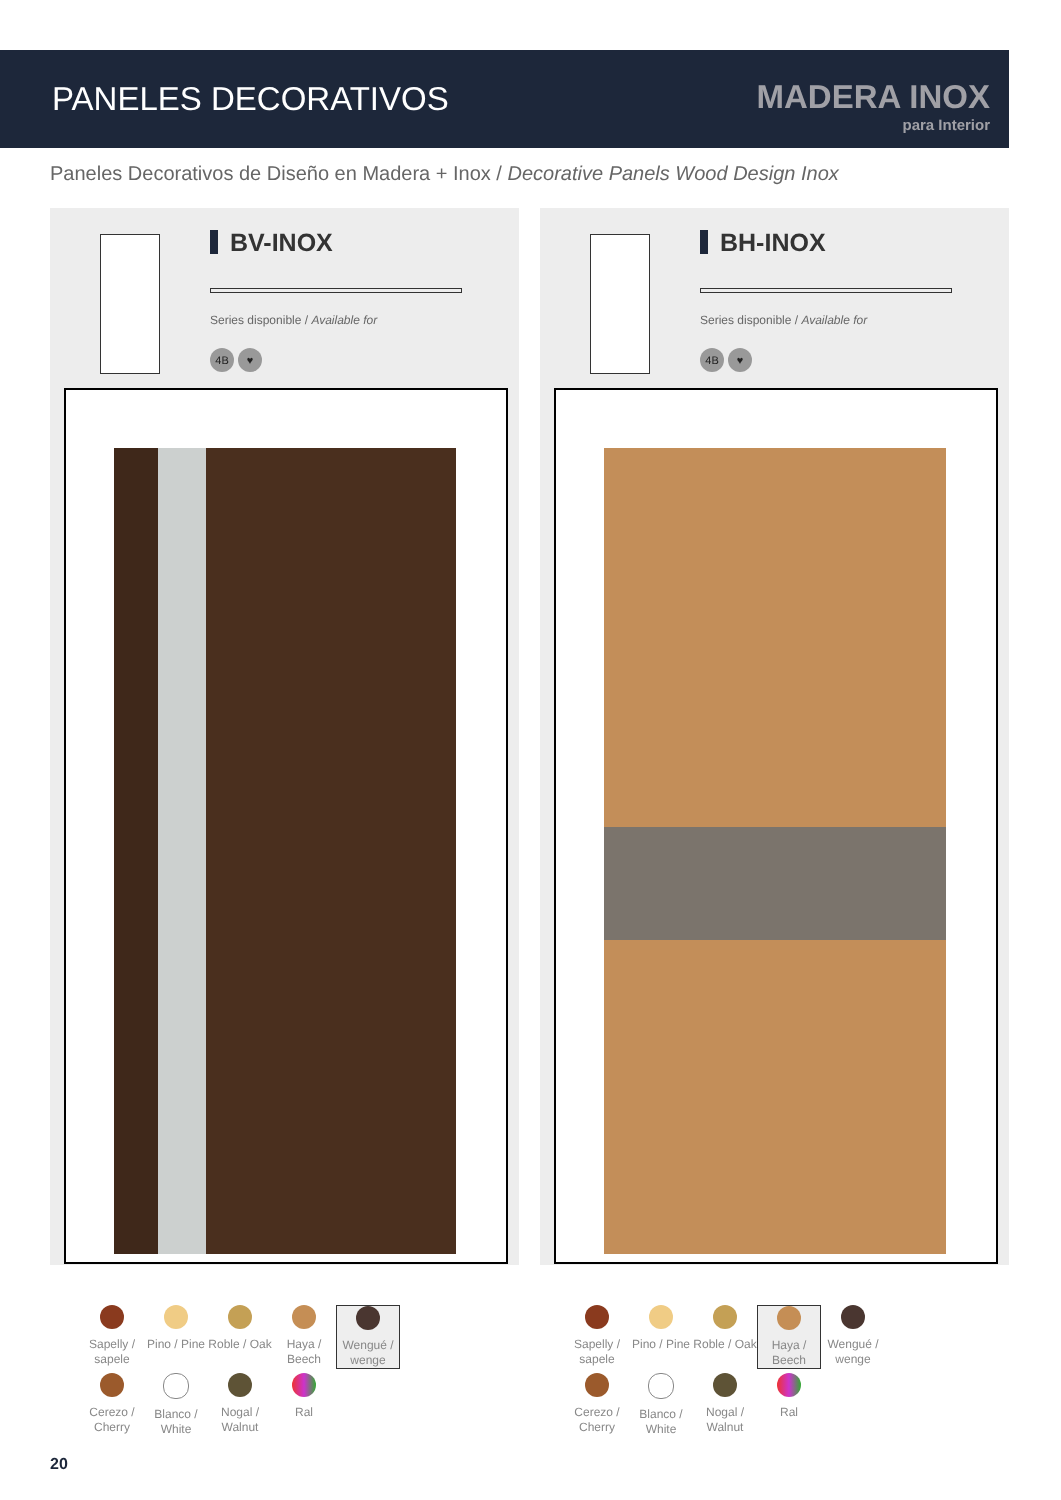PANELES DECORATIVOS MADERA INOX
para Interior
Paneles Decorativos de Diseño en Madera + Inox / Decorative Panels Wood Design Inox
BV-INOX
Series disponible / Available for
4B ♥
BH-INOX
Series disponible / Available for
4B ♥
Sapelly / sapele
Pino / Pine
Roble / Oak
Haya / Beech
Wengué / wenge
Cerezo / Cherry
Blanco / White
Nogal / Walnut
Ral
Sapelly / sapele
Pino / Pine
Roble / Oak
Haya / Beech
Wengué / wenge
Cerezo / Cherry
Blanco / White
Nogal / Walnut
Ral
20